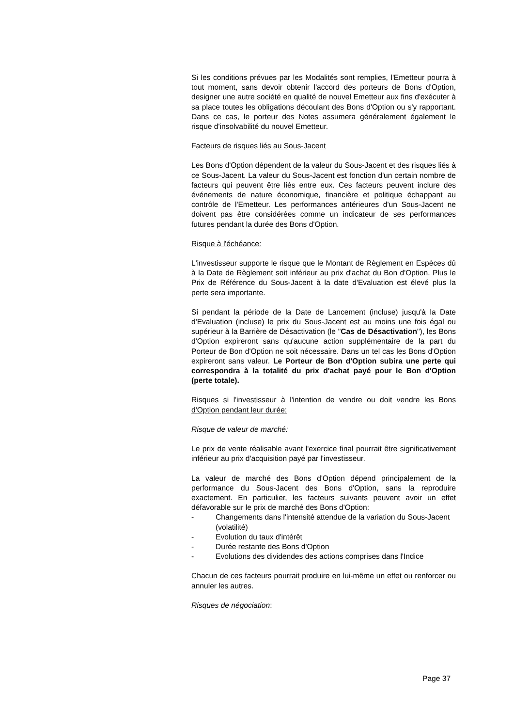Si les conditions prévues par les Modalités sont remplies, l'Emetteur pourra à tout moment, sans devoir obtenir l'accord des porteurs de Bons d'Option, designer une autre société en qualité de nouvel Emetteur aux fins d'exécuter à sa place toutes les obligations découlant des Bons d'Option ou s'y rapportant. Dans ce cas, le porteur des Notes assumera généralement également le risque d'insolvabilité du nouvel Emetteur.
Facteurs de risques liés au Sous-Jacent
Les Bons d'Option dépendent de la valeur du Sous-Jacent et des risques liés à ce Sous-Jacent. La valeur du Sous-Jacent est fonction d'un certain nombre de facteurs qui peuvent être liés entre eux. Ces facteurs peuvent inclure des événements de nature économique, financière et politique échappant au contrôle de l'Emetteur. Les performances antérieures d'un Sous-Jacent ne doivent pas être considérées comme un indicateur de ses performances futures pendant la durée des Bons d'Option.
Risque à l'échéance:
L'investisseur supporte le risque que le Montant de Règlement en Espèces dû à la Date de Règlement soit inférieur au prix d'achat du Bon d'Option. Plus le Prix de Référence du Sous-Jacent à la date d'Evaluation est élevé plus la perte sera importante.
Si pendant la période de la Date de Lancement (incluse) jusqu'à la Date d'Evaluation (incluse) le prix du Sous-Jacent est au moins une fois égal ou supérieur à la Barrière de Désactivation (le "Cas de Désactivation"), les Bons d'Option expireront sans qu'aucune action supplémentaire de la part du Porteur de Bon d'Option ne soit nécessaire. Dans un tel cas les Bons d'Option expireront sans valeur. Le Porteur de Bon d'Option subira une perte qui correspondra à la totalité du prix d'achat payé pour le Bon d'Option (perte totale).
Risques si l'investisseur à l'intention de vendre ou doit vendre les Bons d'Option pendant leur durée:
Risque de valeur de marché:
Le prix de vente réalisable avant l'exercice final pourrait être significativement inférieur au prix d'acquisition payé par l'investisseur.
La valeur de marché des Bons d'Option dépend principalement de la performance du Sous-Jacent des Bons d'Option, sans la reproduire exactement. En particulier, les facteurs suivants peuvent avoir un effet défavorable sur le prix de marché des Bons d'Option:
- Changements dans l'intensité attendue de la variation du Sous-Jacent (volatilité)
- Evolution du taux d'intérêt
- Durée restante des Bons d'Option
- Evolutions des dividendes des actions comprises dans l'Indice
Chacun de ces facteurs pourrait produire en lui-même un effet ou renforcer ou annuler les autres.
Risques de négociation:
Page 37